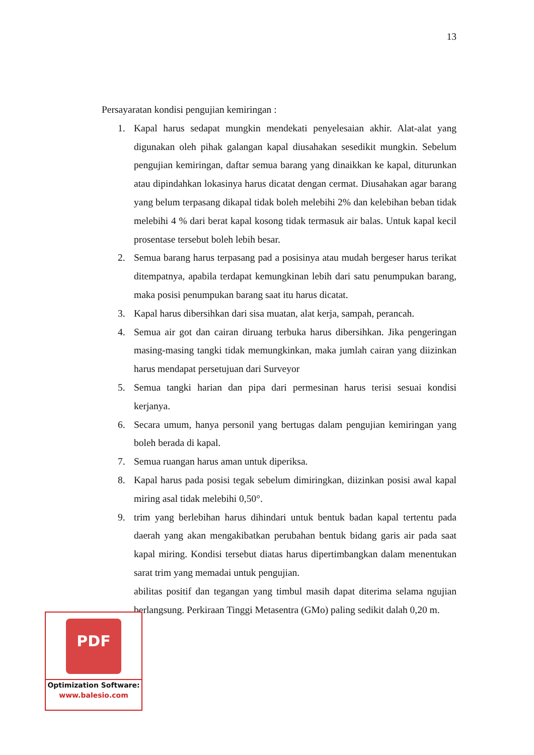13
Persayaratan kondisi pengujian kemiringan :
1. Kapal harus sedapat mungkin mendekati penyelesaian akhir. Alat-alat yang digunakan oleh pihak galangan kapal diusahakan sesedikit mungkin. Sebelum pengujian kemiringan, daftar semua barang yang dinaikkan ke kapal, diturunkan atau dipindahkan lokasinya harus dicatat dengan cermat. Diusahakan agar barang yang belum terpasang dikapal tidak boleh melebihi 2% dan kelebihan beban tidak melebihi 4 % dari berat kapal kosong tidak termasuk air balas. Untuk kapal kecil prosentase tersebut boleh lebih besar.
2. Semua barang harus terpasang pad a posisinya atau mudah bergeser harus terikat ditempatnya, apabila terdapat kemungkinan lebih dari satu penumpukan barang, maka posisi penumpukan barang saat itu harus dicatat.
3. Kapal harus dibersihkan dari sisa muatan, alat kerja, sampah, perancah.
4. Semua air got dan cairan diruang terbuka harus dibersihkan. Jika pengeringan masing-masing tangki tidak memungkinkan, maka jumlah cairan yang diizinkan harus mendapat persetujuan dari Surveyor
5. Semua tangki harian dan pipa dari permesinan harus terisi sesuai kondisi kerjanya.
6. Secara umum, hanya personil yang bertugas dalam pengujian kemiringan yang boleh berada di kapal.
7. Semua ruangan harus aman untuk diperiksa.
8. Kapal harus pada posisi tegak sebelum dimiringkan, diizinkan posisi awal kapal miring asal tidak melebihi 0,50°.
9. trim yang berlebihan harus dihindari untuk bentuk badan kapal tertentu pada daerah yang akan mengakibatkan perubahan bentuk bidang garis air pada saat kapal miring. Kondisi tersebut diatas harus dipertimbangkan dalam menentukan sarat trim yang memadai untuk pengujian.
abilitas positif dan tegangan yang timbul masih dapat diterima selama ngujian berlangsung. Perkiraan Tinggi Metasentra (GMo) paling sedikit dalah 0,20 m.
PDF
Optimization Software:
www.balesio.com